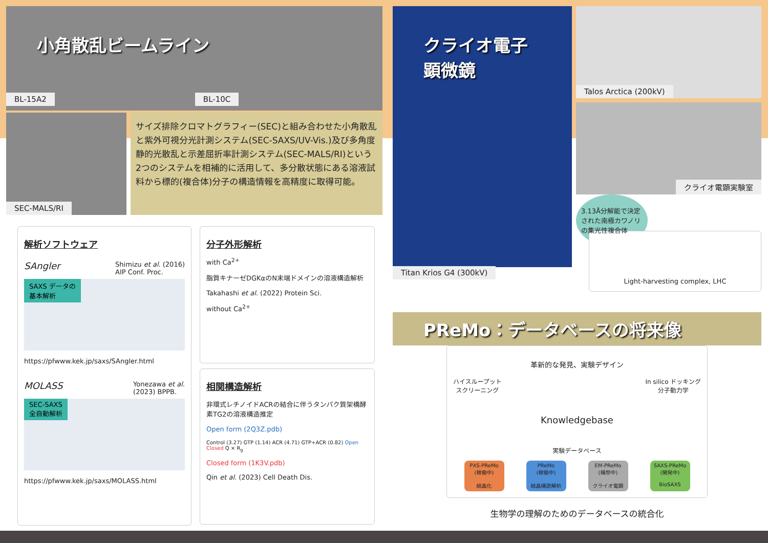小角散乱ビームライン
BL-15A2 BL-10C
SEC-MALS/RI
サイズ排除クロマトグラフィー(SEC)と組み合わせた小角散乱と紫外可視分光計測システム(SEC-SAXS/UV-Vis.)及び多角度静的光散乱と示差屈折率計測システム(SEC-MALS/RI)という2つのシステムを相補的に活用して、多分散状態にある溶液試料から標的(複合体)分子の構造情報を高精度に取得可能。
解析ソフトウェア
SAngler Shimizu et al. (2016)
AIP Conf. Proc.
SAXS データの
基本解析
https://pfwww.kek.jp/saxs/SAngler.html
MOLASS Yonezawa et al.
(2023) BPPB.
SEC-SAXS
全自動解析
https://pfwww.kek.jp/saxs/MOLASS.html
分子外形解析
with Ca<sup>2+</sup>
脂質キナーゼDGKαのN末端ドメインの溶液構造解析
Takahashi et al. (2022) Protein Sci.
without Ca<sup>2+</sup>
相関構造解析
非環式レチノイドACRの結合に伴うタンパク質架橋酵素TG2の溶液構造推定
Open form (2Q3Z.pdb)
Control (3.27) GTP (1.14) ACR (4.71) GTP+ACR (0.82) Open Closed Q × R<sub>g</sub>
Closed form (1K3V.pdb)
Qin et al. (2023) Cell Death Dis.
クライオ電子顕微鏡
Titan Krios G4 (300kV)
Talos Arctica (200kV)
クライオ電顕実験室
3.13Å分解能で決定された南極カワノリの集光性複合体
Light-harvesting complex, LHC
PReMo：データベースの将来像
革新的な発見、実験デザイン
ハイスループット
スクリーニング In silico ドッキング
分子動力学
Knowledgebase
実験データベース
PXS-PReMo
(稼働中)
結晶化 PReMo
(稼働中)
結晶構造解析 EM-PReMo
(構想中)
クライオ電顕 SAXS-PReMo
(開発中)
BioSAXS
生物学の理解のためのデータベースの統合化